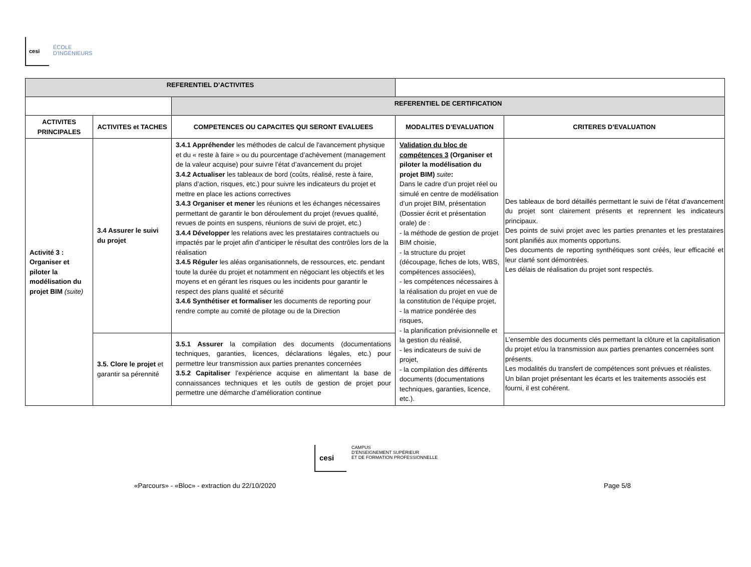cesi
ÉCOLE
D'INGÉNIEURS
| REFERENTIEL D’ACTIVITES | | | | |
| | | REFERENTIEL DE CERTIFICATION | | |
| ACTIVITES PRINCIPALES | ACTIVITES et TACHES | COMPETENCES OU CAPACITES QUI SERONT EVALUEES | MODALITES D’EVALUATION | CRITERES D’EVALUATION |
| Activité 3 : Organiser et piloter la modélisation du projet BIM (suite) | 3.4 Assurer le suivi du projet | 3.4.1 Appréhender les méthodes de calcul de l'avancement physique et du « reste à faire » ou du pourcentage d’achèvement (management de la valeur acquise) pour suivre l’état d’avancement du projet 3.4.2 Actualiser les tableaux de bord (coûts, réalisé, reste à faire, plans d’action, risques, etc.) pour suivre les indicateurs du projet et mettre en place les actions correctives 3.4.3 Organiser et mener les réunions et les échanges nécessaires permettant de garantir le bon déroulement du projet (revues qualité, revues de points en suspens, réunions de suivi de projet, etc.) 3.4.4 Développer les relations avec les prestataires contractuels ou impactés par le projet afin d’anticiper le résultat des contrôles lors de la réalisation 3.4.5 Réguler les aléas organisationnels, de ressources, etc. pendant toute la durée du projet et notamment en négociant les objectifs et les moyens et en gérant les risques ou les incidents pour garantir le respect des plans qualité et sécurité 3.4.6 Synthétiser et formaliser les documents de reporting pour rendre compte au comité de pilotage ou de la Direction | Validation du bloc de compétences 3 (Organiser et piloter la modélisation du projet BIM) suite : Dans le cadre d’un projet réel ou simulé en centre de modélisation d’un projet BIM, présentation (Dossier écrit et présentation orale) de : - la méthode de gestion de projet BIM choisie, - la structure du projet (découpage, fiches de lots, WBS, compétences associées), - les compétences nécessaires à la réalisation du projet en vue de la constitution de l’équipe projet, - la matrice pondérée des risques, - la planification prévisionnelle et la gestion du réalisé, - les indicateurs de suivi de projet, - la compilation des différents documents (documentations techniques, garanties, licence, etc.). | Des tableaux de bord détaillés permettant le suivi de l’état d’avancement du projet sont clairement présents et reprennent les indicateurs principaux. Des points de suivi projet avec les parties prenantes et les prestataires sont planifiés aux moments opportuns. Des documents de reporting synthétiques sont créés, leur efficacité et leur clarté sont démontrées. Les délais de réalisation du projet sont respectés. |
| | 3.5. Clore le projet et garantir sa pérennité | 3.5.1 Assurer la compilation des documents (documentations techniques, garanties, licences, déclarations légales, etc.) pour permettre leur transmission aux parties prenantes concernées 3.5.2 Capitaliser l’expérience acquise en alimentant la base de connaissances techniques et les outils de gestion de projet pour permettre une démarche d’amélioration continue | | L’ensemble des documents clés permettant la clôture et la capitalisation du projet et/ou la transmission aux parties prenantes concernées sont présents. Les modalités du transfert de compétences sont prévues et réalistes. Un bilan projet présentant les écarts et les traitements associés est fourni, il est cohérent. |
cesi
CAMPUS
D’ENSEIGNEMENT SUPÉRIEUR
ET DE FORMATION PROFESSIONNELLE
«Parcours» - «Bloc» - extraction du 22/10/2020 Page 5/8